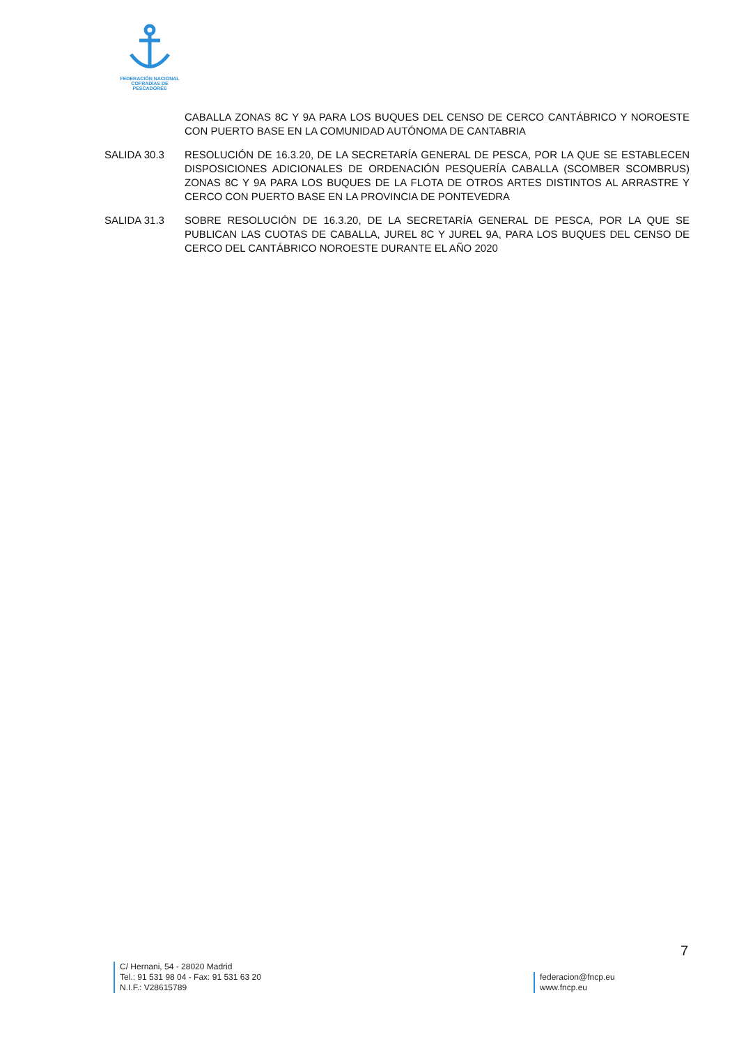FEDERACIÓN NACIONAL
COFRADÍAS DE PESCADORES
CABALLA ZONAS 8C Y 9A PARA LOS BUQUES DEL CENSO DE CERCO CANTÁBRICO Y NOROESTE CON PUERTO BASE EN LA COMUNIDAD AUTÓNOMA DE CANTABRIA
SALIDA 30.3 RESOLUCIÓN DE 16.3.20, DE LA SECRETARÍA GENERAL DE PESCA, POR LA QUE SE ESTABLECEN DISPOSICIONES ADICIONALES DE ORDENACIÓN PESQUERÍA CABALLA (SCOMBER SCOMBRUS) ZONAS 8C Y 9A PARA LOS BUQUES DE LA FLOTA DE OTROS ARTES DISTINTOS AL ARRASTRE Y CERCO CON PUERTO BASE EN LA PROVINCIA DE PONTEVEDRA
SALIDA 31.3 SOBRE RESOLUCIÓN DE 16.3.20, DE LA SECRETARÍA GENERAL DE PESCA, POR LA QUE SE PUBLICAN LAS CUOTAS DE CABALLA, JUREL 8C Y JUREL 9A, PARA LOS BUQUES DEL CENSO DE CERCO DEL CANTÁBRICO NOROESTE DURANTE EL AÑO 2020
7
C/ Hernani, 54 - 28020 Madrid
Tel.: 91 531 98 04 - Fax: 91 531 63 20
N.I.F.: V28615789
federacion@fncp.eu
www.fncp.eu